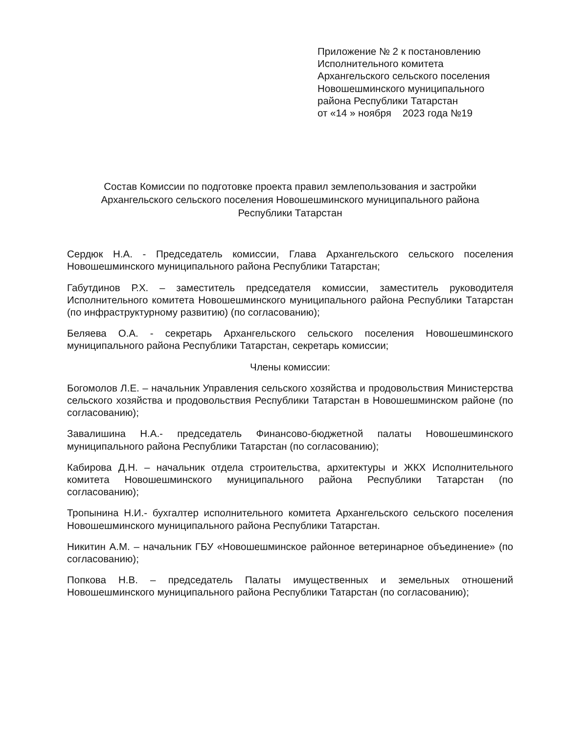Приложение № 2 к постановлению
Исполнительного комитета
Архангельского сельского поселения
Новошешминского муниципального
района Республики Татарстан
от «14 » ноября 2023 года №19
Состав Комиссии по подготовке проекта правил землепользования и застройки
Архангельского сельского поселения Новошешминского муниципального района
Республики Татарстан
Сердюк Н.А. - Председатель комиссии, Глава Архангельского сельского поселения Новошешминского муниципального района Республики Татарстан;
Габутдинов Р.Х. – заместитель председателя комиссии, заместитель руководителя Исполнительного комитета Новошешминского муниципального района Республики Татарстан (по инфраструктурному развитию) (по согласованию);
Беляева О.А. - секретарь Архангельского сельского поселения Новошешминского муниципального района Республики Татарстан, секретарь комиссии;
Члены комиссии:
Богомолов Л.Е. – начальник Управления сельского хозяйства и продовольствия Министерства сельского хозяйства и продовольствия Республики Татарстан в Новошешминском районе (по согласованию);
Завалишина Н.А.- председатель Финансово-бюджетной палаты Новошешминского муниципального района Республики Татарстан (по согласованию);
Кабирова Д.Н. – начальник отдела строительства, архитектуры и ЖКХ Исполнительного комитета Новошешминского муниципального района Республики Татарстан (по согласованию);
Тропынина Н.И.- бухгалтер исполнительного комитета Архангельского сельского поселения Новошешминского муниципального района Республики Татарстан.
Никитин А.М. – начальник ГБУ «Новошешминское районное ветеринарное объединение» (по согласованию);
Попкова Н.В. – председатель Палаты имущественных и земельных отношений Новошешминского муниципального района Республики Татарстан (по согласованию);